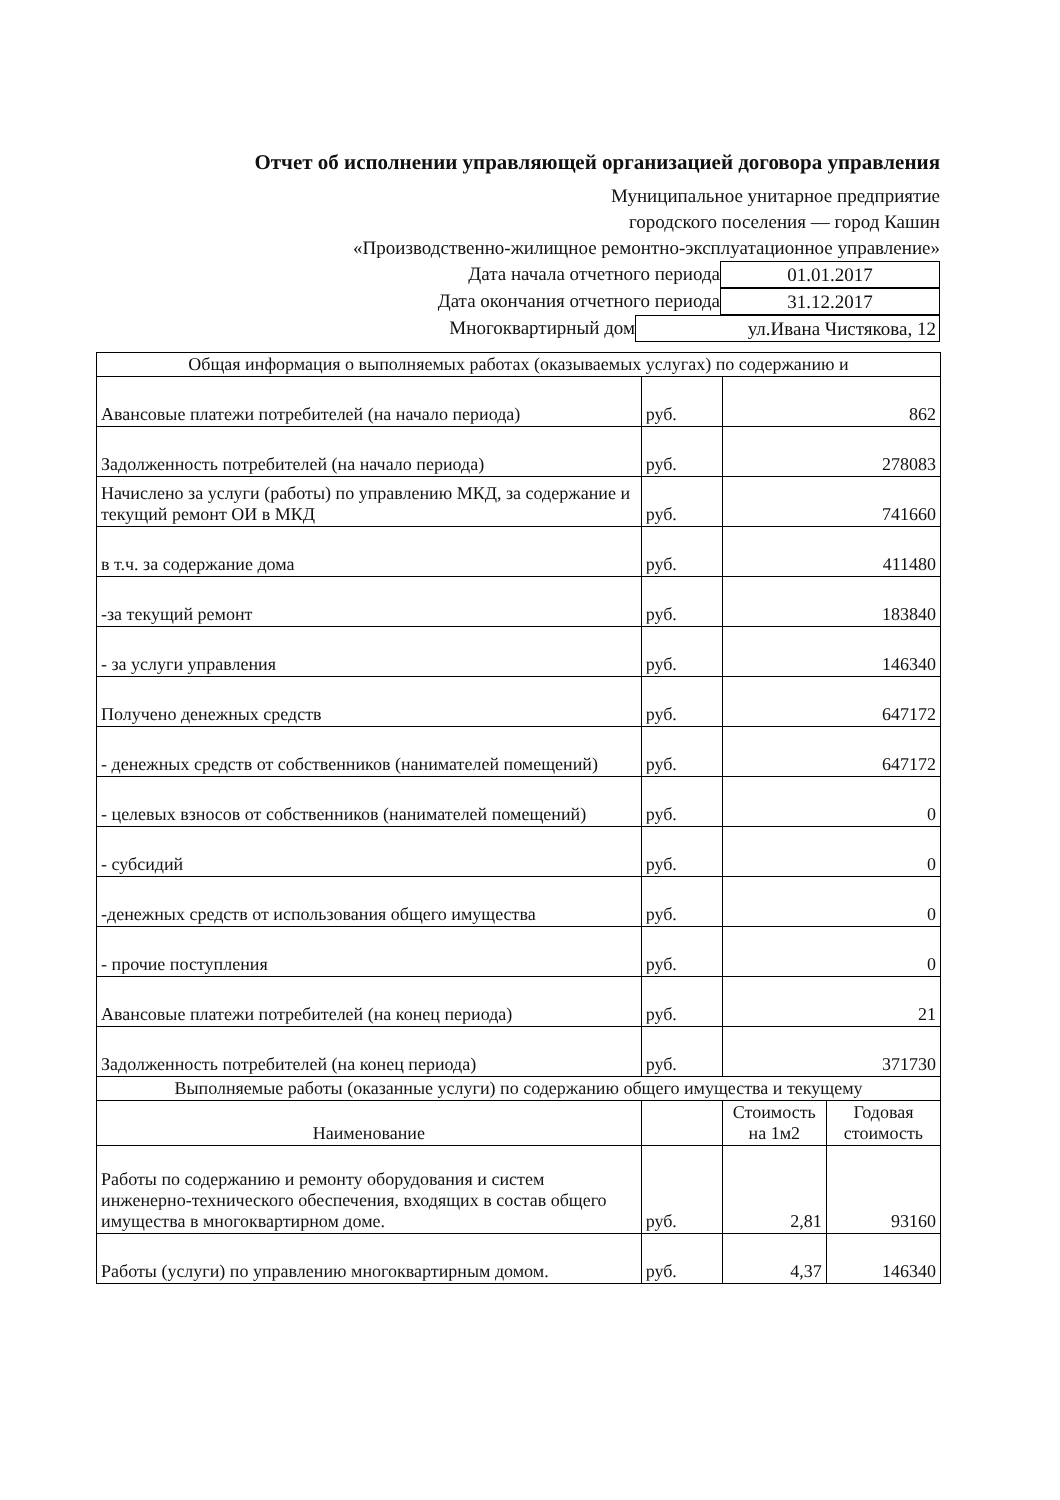Отчет об исполнении управляющей организацией договора управления
Муниципальное унитарное предприятие
городского поселения — город Кашин
«Производственно-жилищное ремонтно-эксплуатационное управление»
Дата начала отчетного периода 01.01.2017
Дата окончания отчетного периода 31.12.2017
Многоквартирный дом ул.Ивана Чистякова, 12
| Общая информация о выполняемых работах (оказываемых услугах) по содержанию и | | | |
| Авансовые платежи потребителей (на начало периода) | руб. | 862 | |
| Задолженность потребителей (на начало периода) | руб. | 278083 | |
| Начислено за услуги (работы) по управлению МКД, за содержание и текущий ремонт ОИ в МКД | руб. | 741660 | |
| в т.ч. за содержание дома | руб. | 411480 | |
| -за текущий ремонт | руб. | 183840 | |
| - за услуги управления | руб. | 146340 | |
| Получено денежных средств | руб. | 647172 | |
| - денежных средств от собственников (нанимателей помещений) | руб. | 647172 | |
| - целевых взносов от собственников (нанимателей помещений) | руб. | 0 | |
| - субсидий | руб. | 0 | |
| -денежных средств от использования общего имущества | руб. | 0 | |
| - прочие поступления | руб. | 0 | |
| Авансовые платежи потребителей (на конец периода) | руб. | 21 | |
| Задолженность потребителей (на конец периода) | руб. | 371730 | |
| Выполняемые работы (оказанные услуги) по содержанию общего имущества и текущему | | | |
| Наименование | | Стоимость на 1м2 | Годовая стоимость |
| Работы по содержанию и ремонту оборудования и систем инженерно-технического обеспечения, входящих в состав общего имущества в многоквартирном доме. | руб. | 2,81 | 93160 |
| Работы (услуги) по управлению многоквартирным домом. | руб. | 4,37 | 146340 |